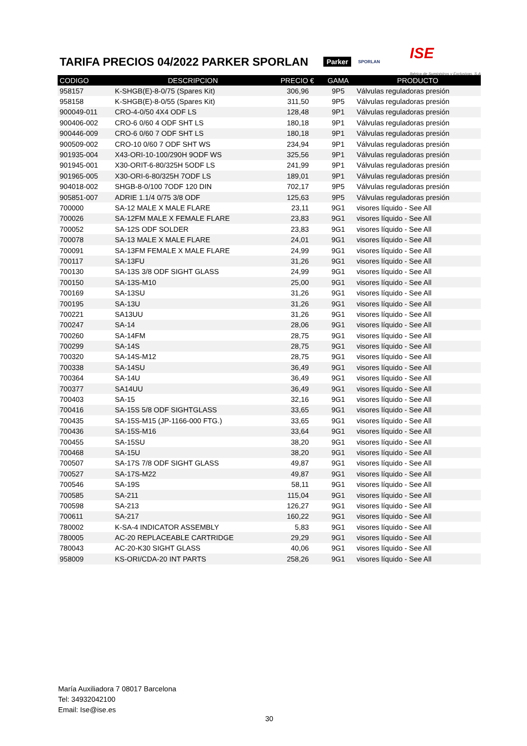TARIFA PRECIOS 04/2022 PARKER SPORLAN
Parker SPORLAN ISE
Ibérica de Suministros y Exclusivas, S.A.
| CODIGO | DESCRIPCION | PRECIO € | GAMA | PRODUCTO |
| --- | --- | --- | --- | --- |
| 958157 | K-SHGB(E)-8-0/75 (Spares Kit) | 306,96 | 9P5 | Válvulas reguladoras presión |
| 958158 | K-SHGB(E)-8-0/55 (Spares Kit) | 311,50 | 9P5 | Válvulas reguladoras presión |
| 900049-011 | CRO-4-0/50 4X4 ODF LS | 128,48 | 9P1 | Válvulas reguladoras presión |
| 900406-002 | CRO-6 0/60 4 ODF SHT LS | 180,18 | 9P1 | Válvulas reguladoras presión |
| 900446-009 | CRO-6 0/60 7 ODF SHT LS | 180,18 | 9P1 | Válvulas reguladoras presión |
| 900509-002 | CRO-10 0/60 7 ODF SHT WS | 234,94 | 9P1 | Válvulas reguladoras presión |
| 901935-004 | X43-ORI-10-100/290H 9ODF WS | 325,56 | 9P1 | Válvulas reguladoras presión |
| 901945-001 | X30-ORIT-6-80/325H 5ODF LS | 241,99 | 9P1 | Válvulas reguladoras presión |
| 901965-005 | X30-ORI-6-80/325H 7ODF LS | 189,01 | 9P1 | Válvulas reguladoras presión |
| 904018-002 | SHGB-8-0/100 7ODF 120 DIN | 702,17 | 9P5 | Válvulas reguladoras presión |
| 905851-007 | ADRIE 1.1/4 0/75 3/8 ODF | 125,63 | 9P5 | Válvulas reguladoras presión |
| 700000 | SA-12 MALE X MALE FLARE | 23,11 | 9G1 | visores líquido - See All |
| 700026 | SA-12FM MALE X FEMALE FLARE | 23,83 | 9G1 | visores líquido - See All |
| 700052 | SA-12S ODF SOLDER | 23,83 | 9G1 | visores líquido - See All |
| 700078 | SA-13 MALE X MALE FLARE | 24,01 | 9G1 | visores líquido - See All |
| 700091 | SA-13FM FEMALE X MALE FLARE | 24,99 | 9G1 | visores líquido - See All |
| 700117 | SA-13FU | 31,26 | 9G1 | visores líquido - See All |
| 700130 | SA-13S 3/8 ODF SIGHT GLASS | 24,99 | 9G1 | visores líquido - See All |
| 700150 | SA-13S-M10 | 25,00 | 9G1 | visores líquido - See All |
| 700169 | SA-13SU | 31,26 | 9G1 | visores líquido - See All |
| 700195 | SA-13U | 31,26 | 9G1 | visores líquido - See All |
| 700221 | SA13UU | 31,26 | 9G1 | visores líquido - See All |
| 700247 | SA-14 | 28,06 | 9G1 | visores líquido - See All |
| 700260 | SA-14FM | 28,75 | 9G1 | visores líquido - See All |
| 700299 | SA-14S | 28,75 | 9G1 | visores líquido - See All |
| 700320 | SA-14S-M12 | 28,75 | 9G1 | visores líquido - See All |
| 700338 | SA-14SU | 36,49 | 9G1 | visores líquido - See All |
| 700364 | SA-14U | 36,49 | 9G1 | visores líquido - See All |
| 700377 | SA14UU | 36,49 | 9G1 | visores líquido - See All |
| 700403 | SA-15 | 32,16 | 9G1 | visores líquido - See All |
| 700416 | SA-15S 5/8 ODF SIGHTGLASS | 33,65 | 9G1 | visores líquido - See All |
| 700435 | SA-15S-M15 (JP-1166-000 FTG.) | 33,65 | 9G1 | visores líquido - See All |
| 700436 | SA-15S-M16 | 33,64 | 9G1 | visores líquido - See All |
| 700455 | SA-15SU | 38,20 | 9G1 | visores líquido - See All |
| 700468 | SA-15U | 38,20 | 9G1 | visores líquido - See All |
| 700507 | SA-17S 7/8 ODF SIGHT GLASS | 49,87 | 9G1 | visores líquido - See All |
| 700527 | SA-17S-M22 | 49,87 | 9G1 | visores líquido - See All |
| 700546 | SA-19S | 58,11 | 9G1 | visores líquido - See All |
| 700585 | SA-211 | 115,04 | 9G1 | visores líquido - See All |
| 700598 | SA-213 | 126,27 | 9G1 | visores líquido - See All |
| 700611 | SA-217 | 160,22 | 9G1 | visores líquido - See All |
| 780002 | K-SA-4 INDICATOR ASSEMBLY | 5,83 | 9G1 | visores líquido - See All |
| 780005 | AC-20 REPLACEABLE CARTRIDGE | 29,29 | 9G1 | visores líquido - See All |
| 780043 | AC-20-K30 SIGHT GLASS | 40,06 | 9G1 | visores líquido - See All |
| 958009 | KS-ORI/CDA-20 INT PARTS | 258,26 | 9G1 | visores líquido - See All |
María Auxiliadora 7 08017 Barcelona
Tel: 34932042100
Email: Ise@ise.es
30